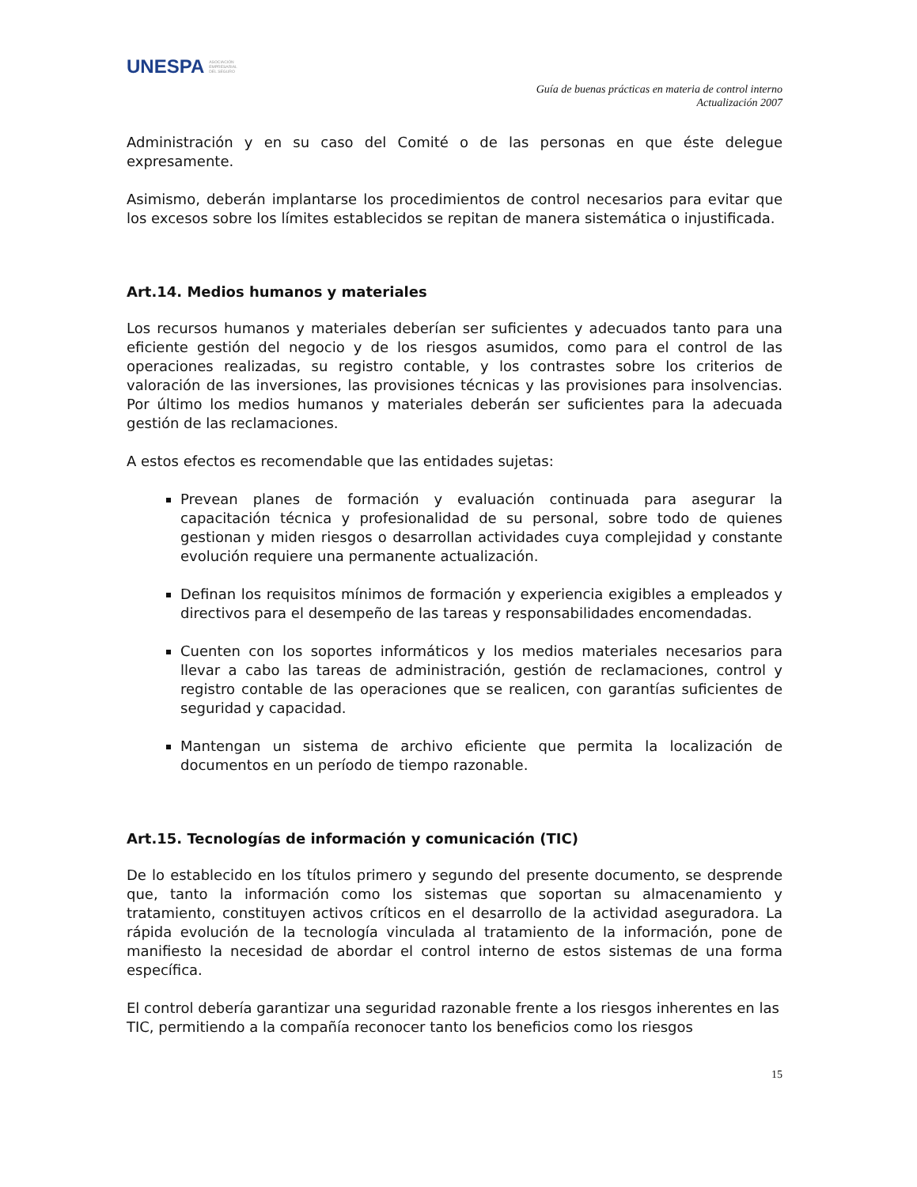UNESPA ASOCIACIÓN
EMPRESARIAL
DEL SEGURO
Guía de buenas prácticas en materia de control interno
Actualización 2007
Administración y en su caso del Comité o de las personas en que éste delegue expresamente.
Asimismo, deberán implantarse los procedimientos de control necesarios para evitar que los excesos sobre los límites establecidos se repitan de manera sistemática o injustificada.
Art.14. Medios humanos y materiales
Los recursos humanos y materiales deberían ser suficientes y adecuados tanto para una eficiente gestión del negocio y de los riesgos asumidos, como para el control de las operaciones realizadas, su registro contable, y los contrastes sobre los criterios de valoración de las inversiones, las provisiones técnicas y las provisiones para insolvencias. Por último los medios humanos y materiales deberán ser suficientes para la adecuada gestión de las reclamaciones.
A estos efectos es recomendable que las entidades sujetas:
Prevean planes de formación y evaluación continuada para asegurar la capacitación técnica y profesionalidad de su personal, sobre todo de quienes gestionan y miden riesgos o desarrollan actividades cuya complejidad y constante evolución requiere una permanente actualización.
Definan los requisitos mínimos de formación y experiencia exigibles a empleados y directivos para el desempeño de las tareas y responsabilidades encomendadas.
Cuenten con los soportes informáticos y los medios materiales necesarios para llevar a cabo las tareas de administración, gestión de reclamaciones, control y registro contable de las operaciones que se realicen, con garantías suficientes de seguridad y capacidad.
Mantengan un sistema de archivo eficiente que permita la localización de documentos en un período de tiempo razonable.
Art.15. Tecnologías de información y comunicación (TIC)
De lo establecido en los títulos primero y segundo del presente documento, se desprende que, tanto la información como los sistemas que soportan su almacenamiento y tratamiento, constituyen activos críticos en el desarrollo de la actividad aseguradora. La rápida evolución de la tecnología vinculada al tratamiento de la información, pone de manifiesto la necesidad de abordar el control interno de estos sistemas de una forma específica.
El control debería garantizar una seguridad razonable frente a los riesgos inherentes en las TIC, permitiendo a la compañía reconocer tanto los beneficios como los riesgos
15